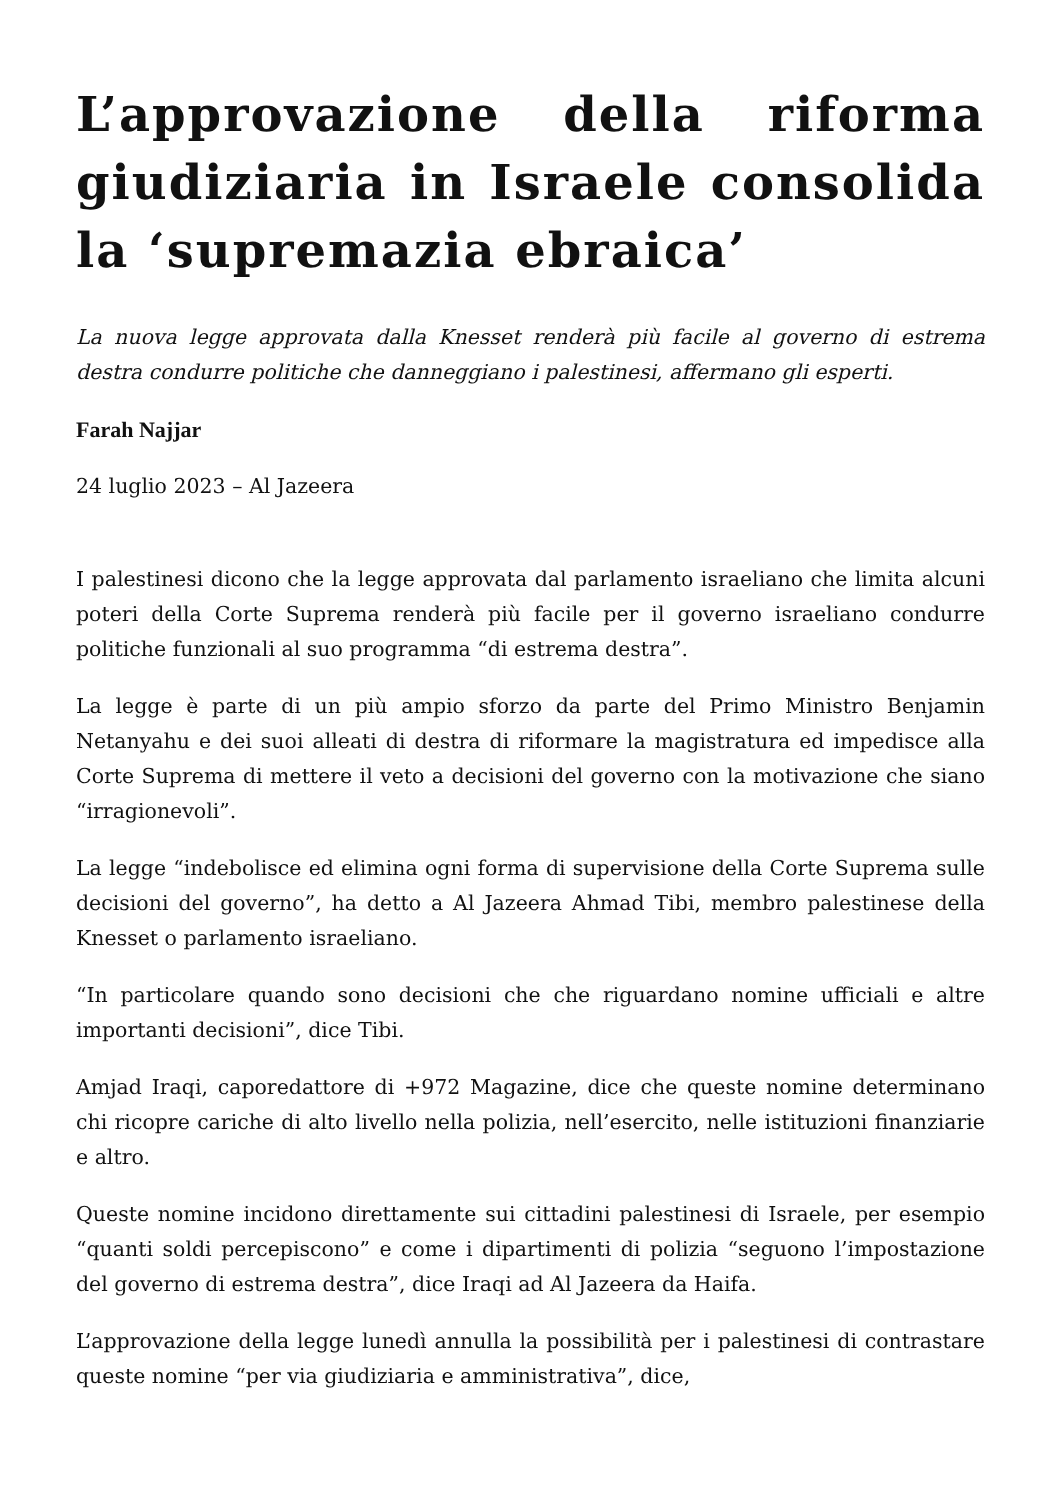L’approvazione della riforma giudiziaria in Israele consolida la ‘supremazia ebraica’
La nuova legge approvata dalla Knesset renderà più facile al governo di estrema destra condurre politiche che danneggiano i palestinesi, affermano gli esperti.
Farah Najjar
24 luglio 2023 – Al Jazeera
I palestinesi dicono che la legge approvata dal parlamento israeliano che limita alcuni poteri della Corte Suprema renderà più facile per il governo israeliano condurre politiche funzionali al suo programma “di estrema destra”.
La legge è parte di un più ampio sforzo da parte del Primo Ministro Benjamin Netanyahu e dei suoi alleati di destra di riformare la magistratura ed impedisce alla Corte Suprema di mettere il veto a decisioni del governo con la motivazione che siano “irragionevoli”.
La legge “indebolisce ed elimina ogni forma di supervisione della Corte Suprema sulle decisioni del governo”, ha detto a Al Jazeera Ahmad Tibi, membro palestinese della Knesset o parlamento israeliano.
“In particolare quando sono decisioni che che riguardano nomine ufficiali e altre importanti decisioni”, dice Tibi.
Amjad Iraqi, caporedattore di +972 Magazine, dice che queste nomine determinano chi ricopre cariche di alto livello nella polizia, nell’esercito, nelle istituzioni finanziarie e altro.
Queste nomine incidono direttamente sui cittadini palestinesi di Israele, per esempio “quanti soldi percepiscono” e come i dipartimenti di polizia “seguono l’impostazione del governo di estrema destra”, dice Iraqi ad Al Jazeera da Haifa.
L’approvazione della legge lunedì annulla la possibilità per i palestinesi di contrastare queste nomine “per via giudiziaria e amministrativa”, dice,